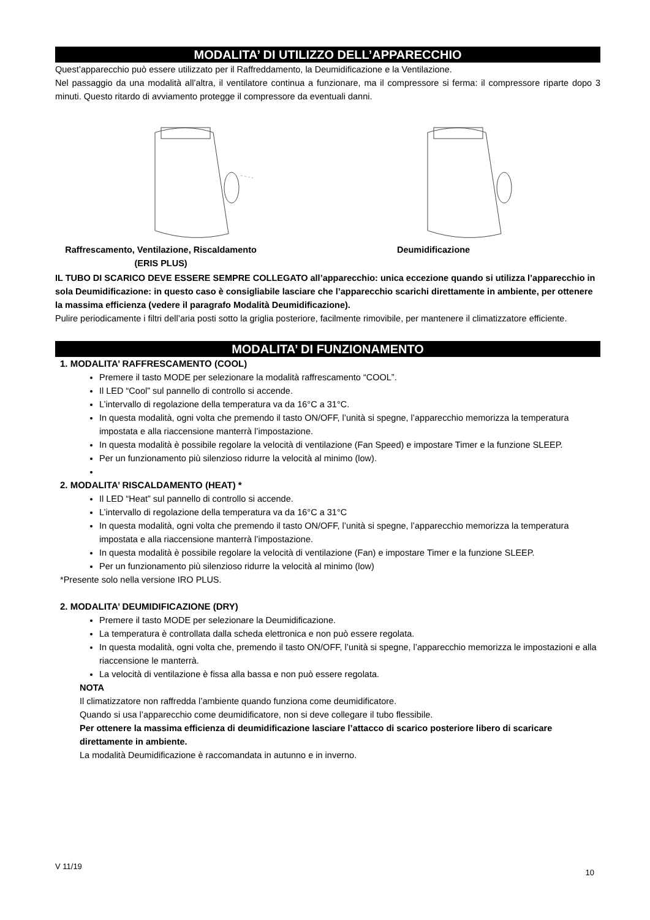MODALITA’ DI UTILIZZO DELL’APPARECCHIO
Quest’apparecchio può essere utilizzato per il Raffreddamento, la Deumidificazione e la Ventilazione.
Nel passaggio da una modalità all’altra, il ventilatore continua a funzionare, ma il compressore si ferma: il compressore riparte dopo 3 minuti. Questo ritardo di avviamento protegge il compressore da eventuali danni.
Raffrescamento, Ventilazione, Riscaldamento
(ERIS PLUS)
Deumidificazione
IL TUBO DI SCARICO DEVE ESSERE SEMPRE COLLEGATO all’apparecchio: unica eccezione quando si utilizza l’apparecchio in sola Deumidificazione: in questo caso è consigliabile lasciare che l’apparecchio scarichi direttamente in ambiente, per ottenere la massima efficienza (vedere il paragrafo Modalità Deumidificazione).
Pulire periodicamente i filtri dell’aria posti sotto la griglia posteriore, facilmente rimovibile, per mantenere il climatizzatore efficiente.
MODALITA’ DI FUNZIONAMENTO
1. MODALITA’ RAFFRESCAMENTO (COOL)
Premere il tasto MODE per selezionare la modalità raffrescamento “COOL”.
Il LED “Cool” sul pannello di controllo si accende.
L’intervallo di regolazione della temperatura va da 16°C a 31°C.
In questa modalità, ogni volta che premendo il tasto ON/OFF, l’unità si spegne, l’apparecchio memorizza la temperatura impostata e alla riaccensione manterrà l’impostazione.
In questa modalità è possibile regolare la velocità di ventilazione (Fan Speed) e impostare Timer e la funzione SLEEP.
Per un funzionamento più silenzioso ridurre la velocità al minimo (low).
2. MODALITA’ RISCALDAMENTO (HEAT) *
Il LED “Heat” sul pannello di controllo si accende.
L’intervallo di regolazione della temperatura va da 16°C a 31°C
In questa modalità, ogni volta che premendo il tasto ON/OFF, l’unità si spegne, l’apparecchio memorizza la temperatura impostata e alla riaccensione manterrà l’impostazione.
In questa modalità è possibile regolare la velocità di ventilazione (Fan) e impostare Timer e la funzione SLEEP.
Per un funzionamento più silenzioso ridurre la velocità al minimo (low)
*Presente solo nella versione IRO PLUS.
2. MODALITA’ DEUMIDIFICAZIONE (DRY)
Premere il tasto MODE per selezionare la Deumidificazione.
La temperatura è controllata dalla scheda elettronica e non può essere regolata.
In questa modalità, ogni volta che, premendo il tasto ON/OFF, l’unità si spegne, l’apparecchio memorizza le impostazioni e alla riaccensione le manterrà.
La velocità di ventilazione è fissa alla bassa e non può essere regolata.
NOTA
Il climatizzatore non raffredda l’ambiente quando funziona come deumidificatore.
Quando si usa l’apparecchio come deumidificatore, non si deve collegare il tubo flessibile.
Per ottenere la massima efficienza di deumidificazione lasciare l’attacco di scarico posteriore libero di scaricare direttamente in ambiente.
La modalità Deumidificazione è raccomandata in autunno e in inverno.
V 11/19 10